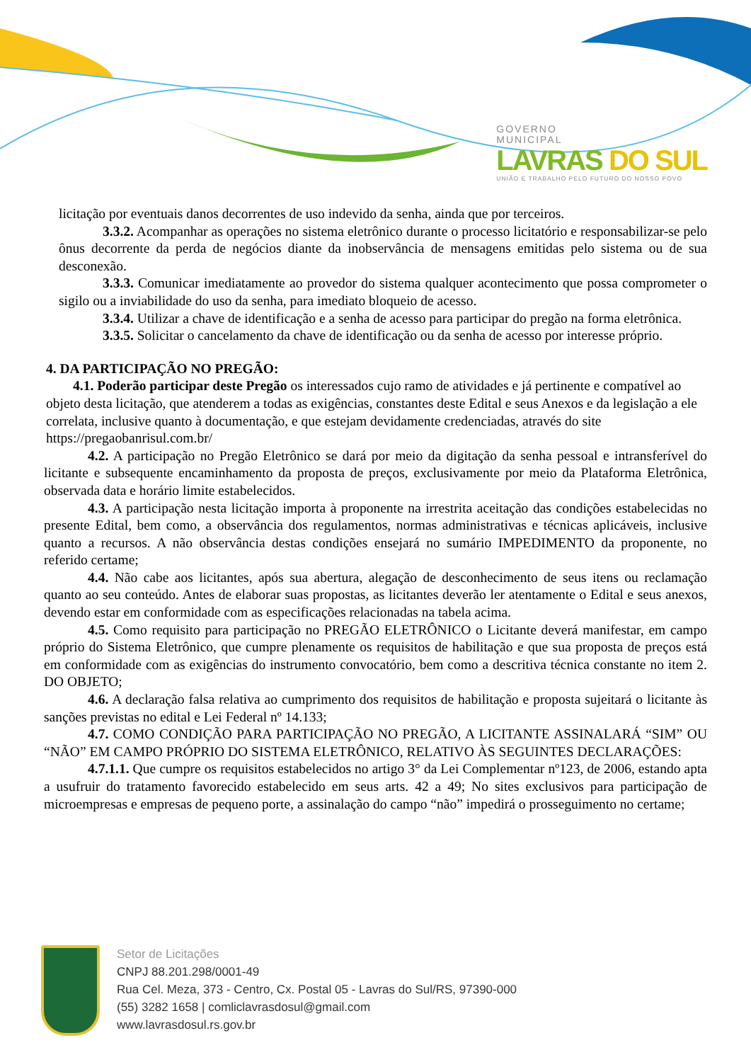GOVERNO
MUNICIPAL
LAVRAS DO SUL
UNIÃO E TRABALHO PELO FUTURO DO NOSSO POVO
licitação por eventuais danos decorrentes de uso indevido da senha, ainda que por terceiros.
3.3.2. Acompanhar as operações no sistema eletrônico durante o processo licitatório e responsabilizar-se pelo ônus decorrente da perda de negócios diante da inobservância de mensagens emitidas pelo sistema ou de sua desconexão.
3.3.3. Comunicar imediatamente ao provedor do sistema qualquer acontecimento que possa comprometer o sigilo ou a inviabilidade do uso da senha, para imediato bloqueio de acesso.
3.3.4. Utilizar a chave de identificação e a senha de acesso para participar do pregão na forma eletrônica.
3.3.5. Solicitar o cancelamento da chave de identificação ou da senha de acesso por interesse próprio.
4. DA PARTICIPAÇÃO NO PREGÃO:
4.1. Poderão participar deste Pregão os interessados cujo ramo de atividades e já pertinente e compatível ao objeto desta licitação, que atenderem a todas as exigências, constantes deste Edital e seus Anexos e da legislação a ele correlata, inclusive quanto à documentação, e que estejam devidamente credenciadas, através do site https://pregaobanrisul.com.br/
4.2. A participação no Pregão Eletrônico se dará por meio da digitação da senha pessoal e intransferível do licitante e subsequente encaminhamento da proposta de preços, exclusivamente por meio da Plataforma Eletrônica, observada data e horário limite estabelecidos.
4.3. A participação nesta licitação importa à proponente na irrestrita aceitação das condições estabelecidas no presente Edital, bem como, a observância dos regulamentos, normas administrativas e técnicas aplicáveis, inclusive quanto a recursos. A não observância destas condições ensejará no sumário IMPEDIMENTO da proponente, no referido certame;
4.4. Não cabe aos licitantes, após sua abertura, alegação de desconhecimento de seus itens ou reclamação quanto ao seu conteúdo. Antes de elaborar suas propostas, as licitantes deverão ler atentamente o Edital e seus anexos, devendo estar em conformidade com as especificações relacionadas na tabela acima.
4.5. Como requisito para participação no PREGÃO ELETRÔNICO o Licitante deverá manifestar, em campo próprio do Sistema Eletrônico, que cumpre plenamente os requisitos de habilitação e que sua proposta de preços está em conformidade com as exigências do instrumento convocatório, bem como a descritiva técnica constante no item 2. DO OBJETO;
4.6. A declaração falsa relativa ao cumprimento dos requisitos de habilitação e proposta sujeitará o licitante às sanções previstas no edital e Lei Federal nº 14.133;
4.7. COMO CONDIÇÃO PARA PARTICIPAÇÃO NO PREGÃO, A LICITANTE ASSINALARÁ “SIM” OU “NÃO” EM CAMPO PRÓPRIO DO SISTEMA ELETRÔNICO, RELATIVO ÀS SEGUINTES DECLARAÇÕES:
4.7.1.1. Que cumpre os requisitos estabelecidos no artigo 3° da Lei Complementar nº123, de 2006, estando apta a usufruir do tratamento favorecido estabelecido em seus arts. 42 a 49; No sites exclusivos para participação de microempresas e empresas de pequeno porte, a assinalação do campo “não” impedirá o prosseguimento no certame;
Setor de Licitações
CNPJ 88.201.298/0001-49
Rua Cel. Meza, 373 - Centro, Cx. Postal 05 - Lavras do Sul/RS, 97390-000
(55) 3282 1658 | comliclavrasdosul@gmail.com
www.lavrasdosul.rs.gov.br